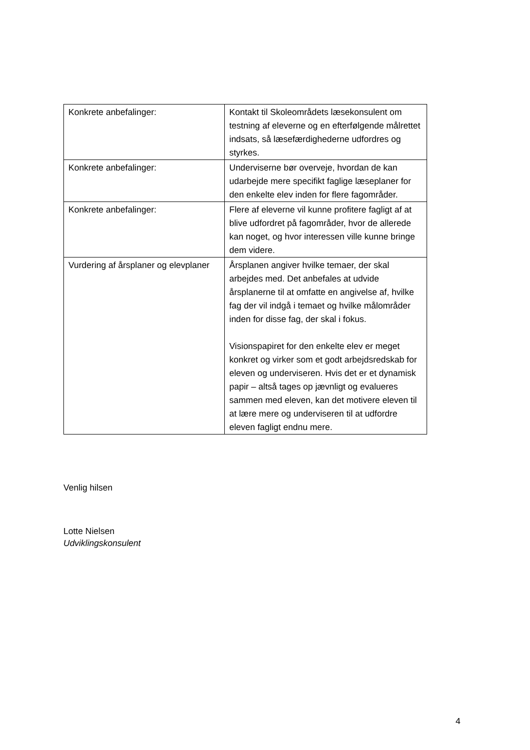| Konkrete anbefalinger: | Kontakt til Skoleområdets læsekonsulent om testning af eleverne og en efterfølgende målrettet indsats, så læsefærdighederne udfordres og styrkes. |
| Konkrete anbefalinger: | Underviserne bør overveje, hvordan de kan udarbejde mere specifikt faglige læseplaner for den enkelte elev inden for flere fagområder. |
| Konkrete anbefalinger: | Flere af eleverne vil kunne profitere fagligt af at blive udfordret på fagområder, hvor de allerede kan noget, og hvor interessen ville kunne bringe dem videre. |
| Vurdering af årsplaner og elevplaner | Årsplanen angiver hvilke temaer, der skal arbejdes med. Det anbefales at udvide årsplanerne til at omfatte en angivelse af, hvilke fag der vil indgå i temaet og hvilke målområder inden for disse fag, der skal i fokus. Visionspapiret for den enkelte elev er meget konkret og virker som et godt arbejdsredskab for eleven og underviseren. Hvis det er et dynamisk papir – altså tages op jævnligt og evalueres sammen med eleven, kan det motivere eleven til at lære mere og underviseren til at udfordre eleven fagligt endnu mere. |
Venlig hilsen
Lotte Nielsen
Udviklingskonsulent
4